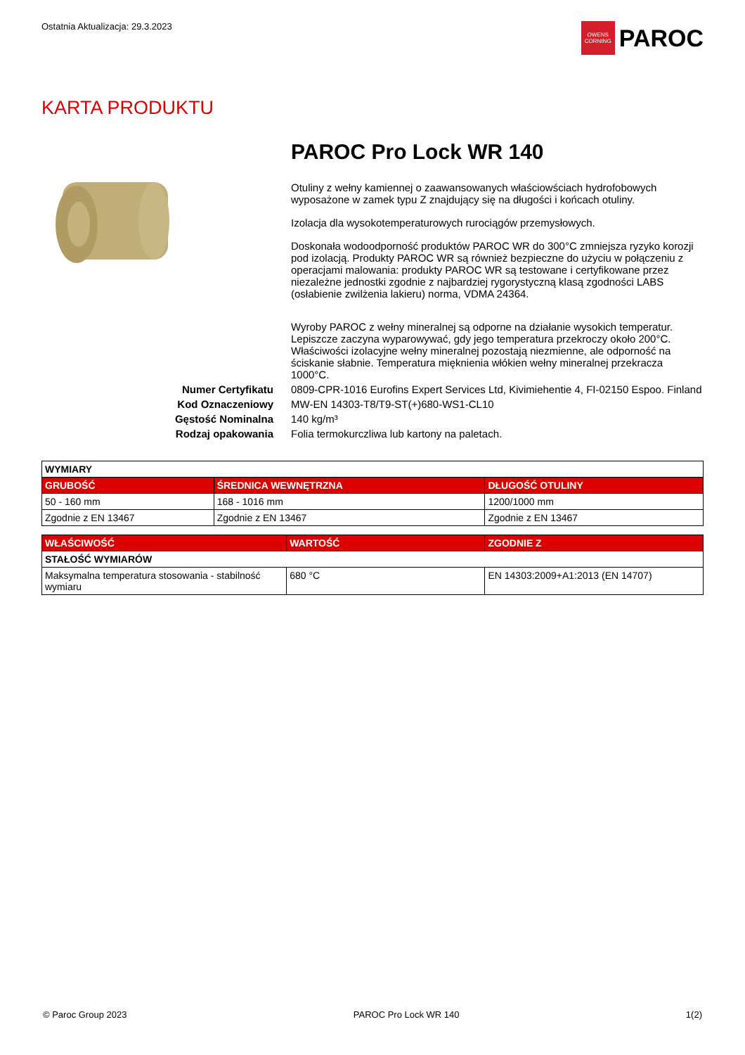Ostatnia Aktualizacja: 29.3.2023
OWENS CORNING
PAROC
KARTA PRODUKTU
PAROC Pro Lock WR 140
Otuliny z wełny kamiennej o zaawansowanych właściowściach hydrofobowych wyposażone w zamek typu Z znajdujący się na długości i końcach otuliny.
Izolacja dla wysokotemperaturowych rurociągów przemysłowych.
Doskonała wodoodporność produktów PAROC WR do 300°C zmniejsza ryzyko korozji pod izolacją. Produkty PAROC WR są również bezpieczne do użyciu w połączeniu z operacjami malowania: produkty PAROC WR są testowane i certyfikowane przez niezależne jednostki zgodnie z najbardziej rygorystyczną klasą zgodności LABS (osłabienie zwilżenia lakieru) norma, VDMA 24364.
Wyroby PAROC z wełny mineralnej są odporne na działanie wysokich temperatur. Lepiszcze zaczyna wyparowywać, gdy jego temperatura przekroczy około 200°C. Właściwości izolacyjne wełny mineralnej pozostają niezmienne, ale odporność na ściskanie słabnie. Temperatura mięknienia włókien wełny mineralnej przekracza 1000°C.
Numer Certyfikatu 0809-CPR-1016 Eurofins Expert Services Ltd, Kivimiehentie 4, FI-02150 Espoo. Finland
Kod Oznaczeniowy MW-EN 14303-T8/T9-ST(+)680-WS1-CL10
Gęstość Nominalna 140 kg/m³
Rodzaj opakowania Folia termokurczliwa lub kartony na paletach.
| WYMIARY | | |
| --- | --- | --- |
| GRUBOŚĆ | ŚREDNICA WEWNĘTRZNA | DŁUGOŚĆ OTULINY |
| 50 - 160 mm | 168 - 1016 mm | 1200/1000 mm |
| Zgodnie z EN 13467 | Zgodnie z EN 13467 | Zgodnie z EN 13467 |
| WŁAŚCIWOŚĆ | WARTOŚĆ | ZGODNIE Z |
| --- | --- | --- |
| STAŁOŚĆ WYMIARÓW | | |
| Maksymalna temperatura stosowania - stabilność wymiaru | 680 °C | EN 14303:2009+A1:2013 (EN 14707) |
© Paroc Group 2023 PAROC Pro Lock WR 140 1(2)